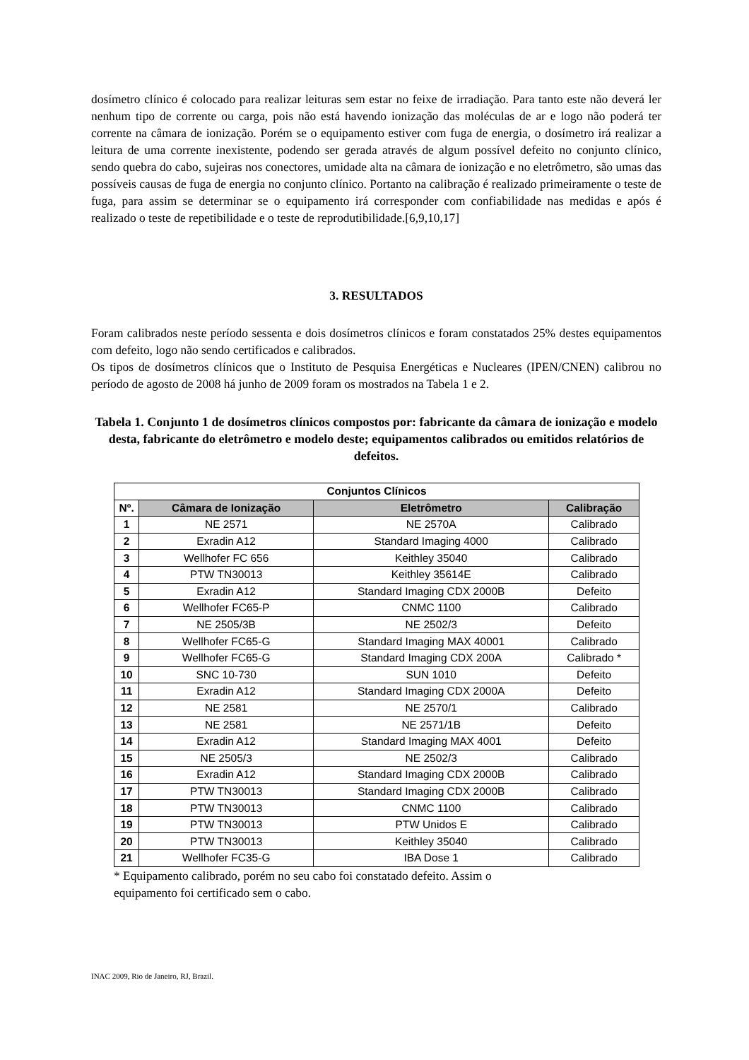dosímetro clínico é colocado para realizar leituras sem estar no feixe de irradiação. Para tanto este não deverá ler nenhum tipo de corrente ou carga, pois não está havendo ionização das moléculas de ar e logo não poderá ter corrente na câmara de ionização. Porém se o equipamento estiver com fuga de energia, o dosímetro irá realizar a leitura de uma corrente inexistente, podendo ser gerada através de algum possível defeito no conjunto clínico, sendo quebra do cabo, sujeiras nos conectores, umidade alta na câmara de ionização e no eletrômetro, são umas das possíveis causas de fuga de energia no conjunto clínico. Portanto na calibração é realizado primeiramente o teste de fuga, para assim se determinar se o equipamento irá corresponder com confiabilidade nas medidas e após é realizado o teste de repetibilidade e o teste de reprodutibilidade.[6,9,10,17]
3. RESULTADOS
Foram calibrados neste período sessenta e dois dosímetros clínicos e foram constatados 25% destes equipamentos com defeito, logo não sendo certificados e calibrados.
Os tipos de dosímetros clínicos que o Instituto de Pesquisa Energéticas e Nucleares (IPEN/CNEN) calibrou no período de agosto de 2008 há junho de 2009 foram os mostrados na Tabela 1 e 2.
Tabela 1. Conjunto 1 de dosímetros clínicos compostos por: fabricante da câmara de ionização e modelo desta, fabricante do eletrômetro e modelo deste; equipamentos calibrados ou emitidos relatórios de defeitos.
| Conjuntos Clínicos | | | |
| --- | --- | --- | --- |
| Nº. | Câmara de Ionização | Eletrômetro | Calibração |
| 1 | NE 2571 | NE 2570A | Calibrado |
| 2 | Exradin A12 | Standard Imaging 4000 | Calibrado |
| 3 | Wellhofer FC 656 | Keithley 35040 | Calibrado |
| 4 | PTW TN30013 | Keithley 35614E | Calibrado |
| 5 | Exradin A12 | Standard Imaging CDX 2000B | Defeito |
| 6 | Wellhofer FC65-P | CNMC 1100 | Calibrado |
| 7 | NE 2505/3B | NE 2502/3 | Defeito |
| 8 | Wellhofer FC65-G | Standard Imaging MAX 40001 | Calibrado |
| 9 | Wellhofer FC65-G | Standard Imaging CDX 200A | Calibrado * |
| 10 | SNC 10-730 | SUN 1010 | Defeito |
| 11 | Exradin A12 | Standard Imaging CDX 2000A | Defeito |
| 12 | NE 2581 | NE 2570/1 | Calibrado |
| 13 | NE 2581 | NE 2571/1B | Defeito |
| 14 | Exradin A12 | Standard Imaging MAX 4001 | Defeito |
| 15 | NE 2505/3 | NE 2502/3 | Calibrado |
| 16 | Exradin A12 | Standard Imaging CDX 2000B | Calibrado |
| 17 | PTW TN30013 | Standard Imaging CDX 2000B | Calibrado |
| 18 | PTW TN30013 | CNMC 1100 | Calibrado |
| 19 | PTW TN30013 | PTW Unidos E | Calibrado |
| 20 | PTW TN30013 | Keithley 35040 | Calibrado |
| 21 | Wellhofer FC35-G | IBA Dose 1 | Calibrado |
* Equipamento calibrado, porém no seu cabo foi constatado defeito. Assim o
equipamento foi certificado sem o cabo.
INAC 2009, Rio de Janeiro, RJ, Brazil.